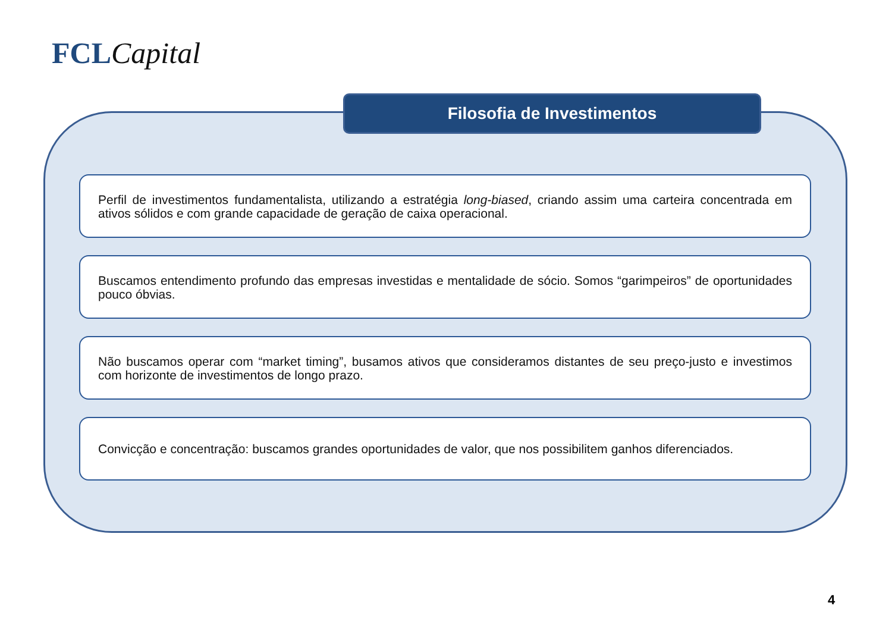FCL Capital
Filosofia de Investimentos
Perfil de investimentos fundamentalista, utilizando a estratégia long-biased, criando assim uma carteira concentrada em ativos sólidos e com grande capacidade de geração de caixa operacional.
Buscamos entendimento profundo das empresas investidas e mentalidade de sócio. Somos “garimpeiros” de oportunidades pouco óbvias.
Não buscamos operar com “market timing”, busamos ativos que consideramos distantes de seu preço-justo e investimos com horizonte de investimentos de longo prazo.
Convicção e concentração: buscamos grandes oportunidades de valor, que nos possibilitem ganhos diferenciados.
4